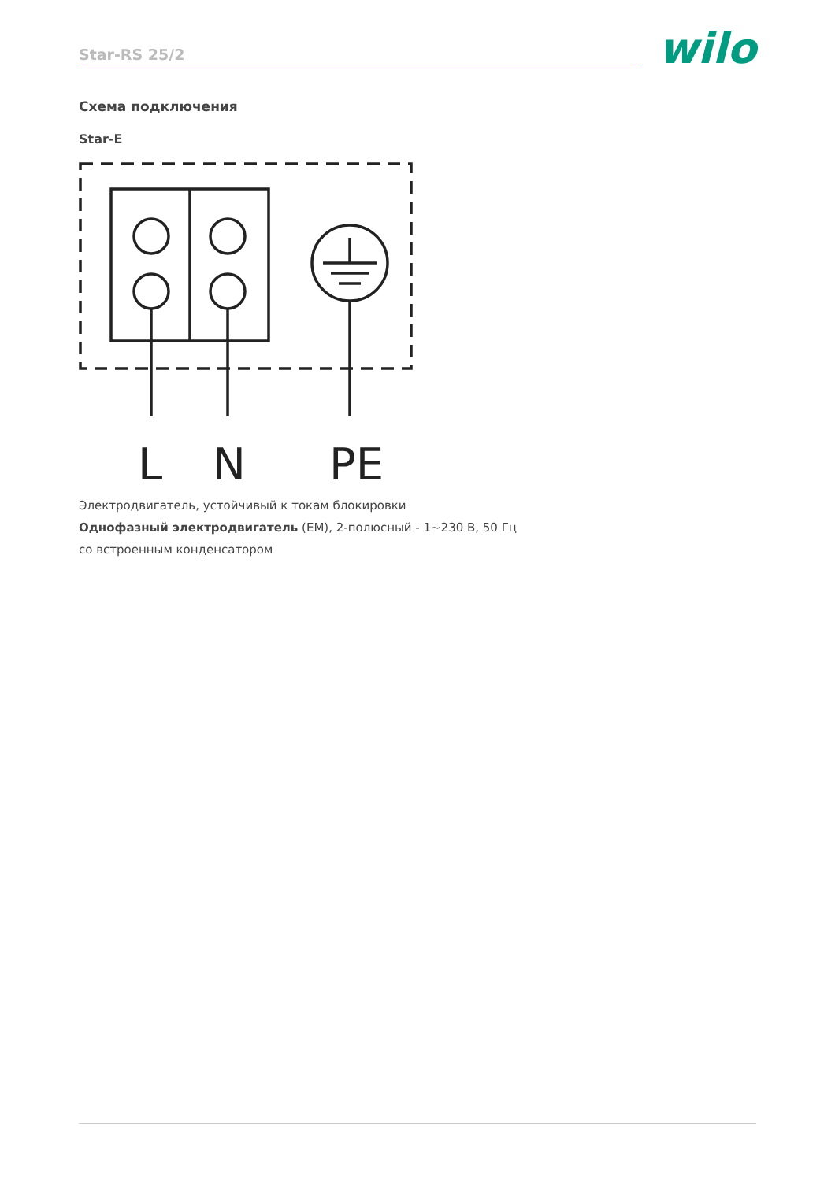Star-RS 25/2 wilo
Схема подключения
Star-E
L
N
PE
Электродвигатель, устойчивый к токам блокировки
Однофазный электродвигатель (EM), 2-полюсный - 1~230 В, 50 Гц
со встроенным конденсатором